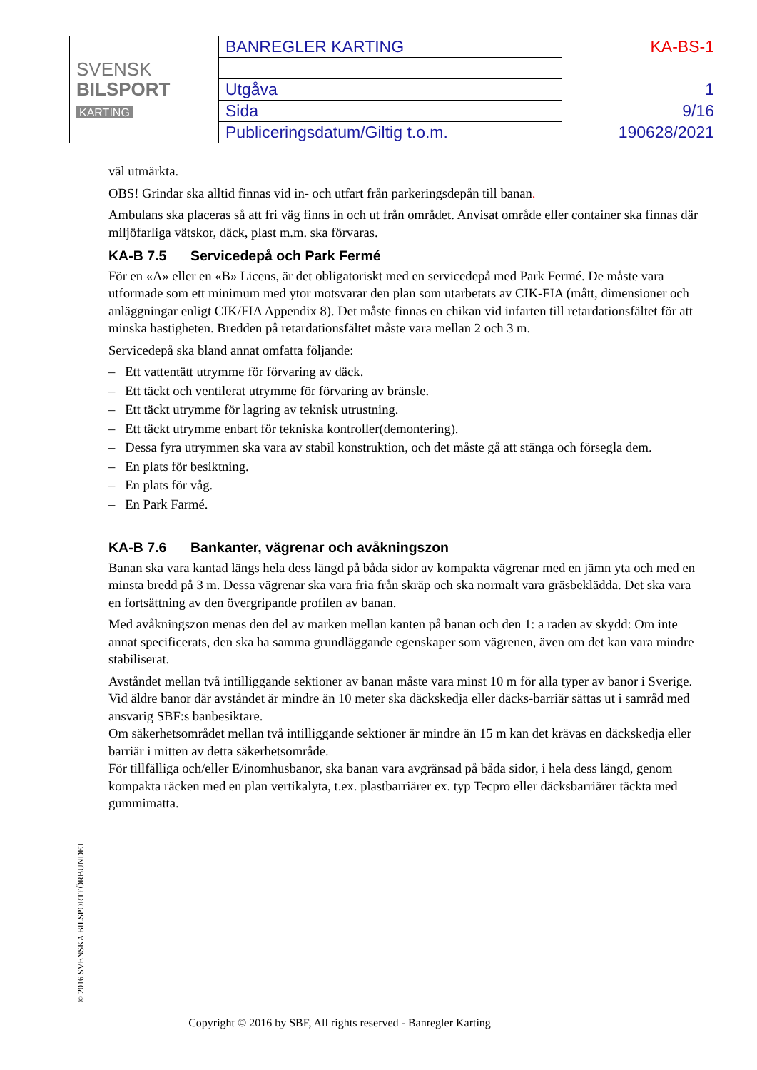| SVENSK BILSPORT KARTING | BANREGLER KARTING | KA-BS-1 |
| | Utgåva | 1 |
| | Sida | 9/16 |
| | Publiceringsdatum/Giltig t.o.m. | 190628/2021 |
väl utmärkta.
OBS! Grindar ska alltid finnas vid in- och utfart från parkeringsdepån till banan.
Ambulans ska placeras så att fri väg finns in och ut från området. Anvisat område eller container ska finnas där miljöfarliga vätskor, däck, plast m.m. ska förvaras.
KA-B 7.5 Servicedepå och Park Fermé
För en «A» eller en «B» Licens, är det obligatoriskt med en servicedepå med Park Fermé. De måste vara utformade som ett minimum med ytor motsvarar den plan som utarbetats av CIK-FIA (mått, dimensioner och anläggningar enligt CIK/FIA Appendix 8). Det måste finnas en chikan vid infarten till retardationsfältet för att minska hastigheten. Bredden på retardationsfältet måste vara mellan 2 och 3 m.
Servicedepå ska bland annat omfatta följande:
– Ett vattentätt utrymme för förvaring av däck.
– Ett täckt och ventilerat utrymme för förvaring av bränsle.
– Ett täckt utrymme för lagring av teknisk utrustning.
– Ett täckt utrymme enbart för tekniska kontroller(demontering).
– Dessa fyra utrymmen ska vara av stabil konstruktion, och det måste gå att stänga och försegla dem.
– En plats för besiktning.
– En plats för våg.
– En Park Farmé.
KA-B 7.6 Bankanter, vägrenar och avåkningszon
Banan ska vara kantad längs hela dess längd på båda sidor av kompakta vägrenar med en jämn yta och med en minsta bredd på 3 m. Dessa vägrenar ska vara fria från skräp och ska normalt vara gräsbeklädda. Det ska vara en fortsättning av den övergripande profilen av banan.
Med avåkningszon menas den del av marken mellan kanten på banan och den 1: a raden av skydd: Om inte annat specificerats, den ska ha samma grundläggande egenskaper som vägrenen, även om det kan vara mindre stabiliserat.
Avståndet mellan två intilliggande sektioner av banan måste vara minst 10 m för alla typer av banor i Sverige. Vid äldre banor där avståndet är mindre än 10 meter ska däckskedja eller däcks-barriär sättas ut i samråd med ansvarig SBF:s banbesiktare.
Om säkerhetsområdet mellan två intilliggande sektioner är mindre än 15 m kan det krävas en däckskedja eller barriär i mitten av detta säkerhetsområde.
För tillfälliga och/eller E/inomhusbanor, ska banan vara avgränsad på båda sidor, i hela dess längd, genom kompakta räcken med en plan vertikalyta, t.ex. plastbarriärer ex. typ Tecpro eller däcksbarriärer täckta med gummimatta.
© 2016 SVENSKA BILSPORTFÖRBUNDET
Copyright © 2016 by SBF, All rights reserved - Banregler Karting